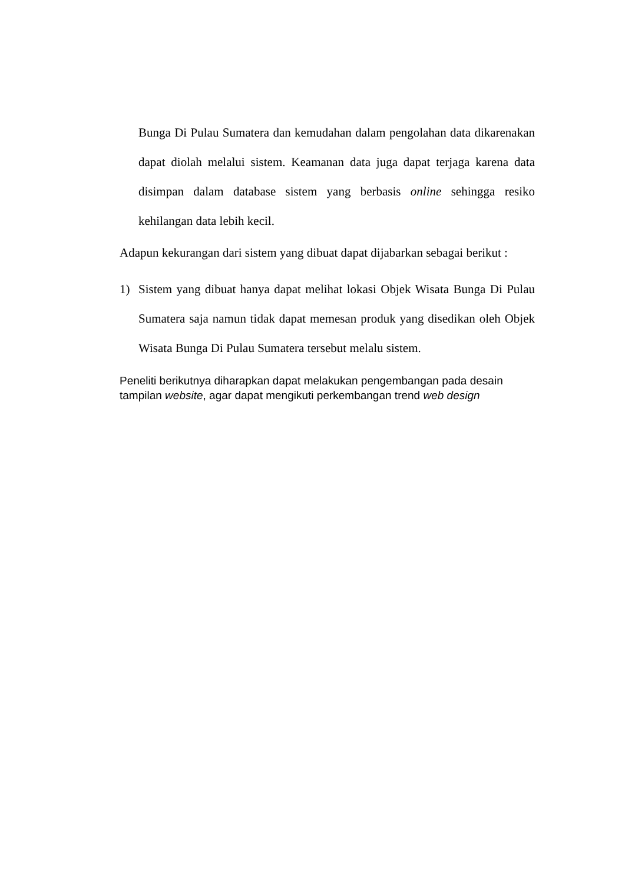Bunga Di Pulau Sumatera dan kemudahan dalam pengolahan data dikarenakan dapat diolah melalui sistem. Keamanan data juga dapat terjaga karena data disimpan dalam database sistem yang berbasis online sehingga resiko kehilangan data lebih kecil.
Adapun kekurangan dari sistem yang dibuat dapat dijabarkan sebagai berikut :
1) Sistem yang dibuat hanya dapat melihat lokasi Objek Wisata Bunga Di Pulau Sumatera saja namun tidak dapat memesan produk yang disedikan oleh Objek Wisata Bunga Di Pulau Sumatera tersebut melalu sistem.
Peneliti berikutnya diharapkan dapat melakukan pengembangan pada desain tampilan website, agar dapat mengikuti perkembangan trend web design